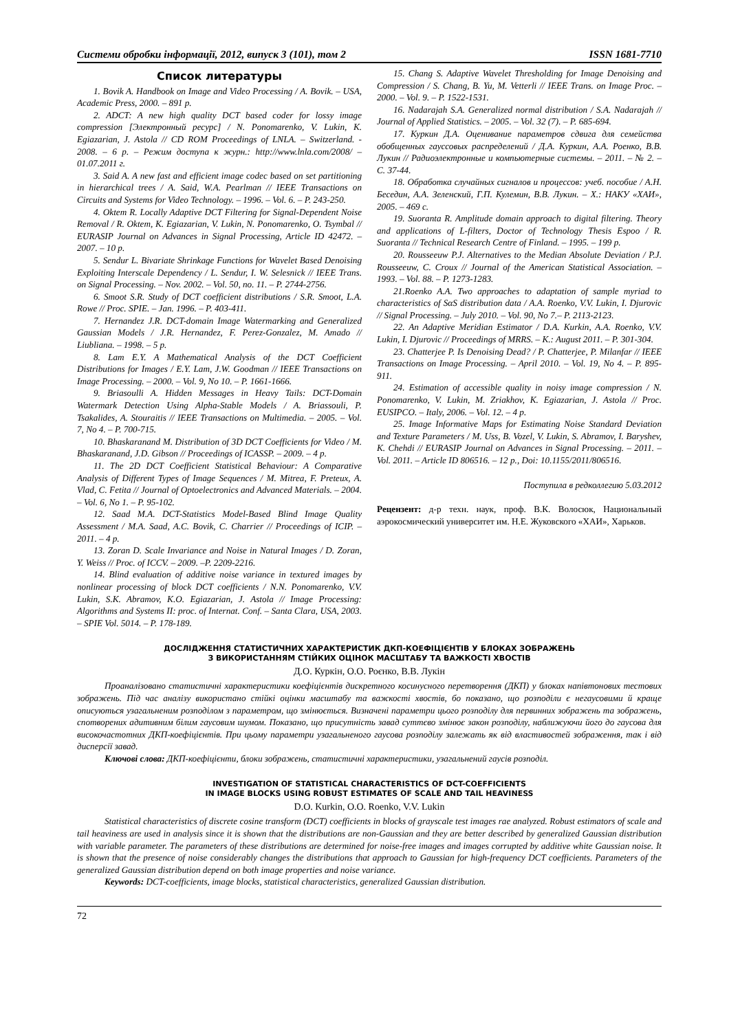Системи обробки інформації, 2012, випуск 3 (101), том 2 ISSN 1681-7710
Список литературы
1. Bovik A. Handbook on Image and Video Processing / A. Bovik. – USA, Academic Press, 2000. – 891 p.
2. ADCT: A new high quality DCT based coder for lossy image compression [Электронный ресурс] / N. Ponomarenko, V. Lukin, K. Egiazarian, J. Astola // CD ROM Proceedings of LNLA. – Switzerland. - 2008. – 6 p. – Режим доступа к журн.: http://www.lnla.com/2008/ – 01.07.2011 г.
3. Said A. A new fast and efficient image codec based on set partitioning in hierarchical trees / A. Said, W.A. Pearlman // IEEE Transactions on Circuits and Systems for Video Technology. – 1996. – Vol. 6. – P. 243-250.
4. Oktem R. Locally Adaptive DCT Filtering for Signal-Dependent Noise Removal / R. Oktem, K. Egiazarian, V. Lukin, N. Ponomarenko, O. Tsymbal // EURASIP Journal on Advances in Signal Processing, Article ID 42472. – 2007. – 10 p.
5. Sendur L. Bivariate Shrinkage Functions for Wavelet Based Denoising Exploiting Interscale Dependency / L. Sendur, I. W. Selesnick // IEEE Trans. on Signal Processing. – Nov. 2002. – Vol. 50, no. 11. – P. 2744-2756.
6. Smoot S.R. Study of DCT coefficient distributions / S.R. Smoot, L.A. Rowe // Proc. SPIE. – Jan. 1996. – P. 403-411.
7. Hernandez J.R. DCT-domain Image Watermarking and Generalized Gaussian Models / J.R. Hernandez, F. Perez-Gonzalez, M. Amado // Liubliana. – 1998. – 5 p.
8. Lam E.Y. A Mathematical Analysis of the DCT Coefficient Distributions for Images / E.Y. Lam, J.W. Goodman // IEEE Transactions on Image Processing. – 2000. – Vol. 9, No 10. – P. 1661-1666.
9. Briasoulli A. Hidden Messages in Heavy Tails: DCT-Domain Watermark Detection Using Alpha-Stable Models / A. Briassouli, P. Tsakalides, A. Stouraitis // IEEE Transactions on Multimedia. – 2005. – Vol. 7, No 4. – P. 700-715.
10. Bhaskaranand M. Distribution of 3D DCT Coefficients for Video / M. Bhaskaranand, J.D. Gibson // Proceedings of ICASSP. – 2009. – 4 p.
11. The 2D DCT Coefficient Statistical Behaviour: A Comparative Analysis of Different Types of Image Sequences / M. Mitrea, F. Preteux, A. Vlad, C. Fetita // Journal of Optoelectronics and Advanced Materials. – 2004. – Vol. 6, No 1. – P. 95-102.
12. Saad M.A. DCT-Statistics Model-Based Blind Image Quality Assessment / M.A. Saad, A.C. Bovik, C. Charrier // Proceedings of ICIP. – 2011. – 4 p.
13. Zoran D. Scale Invariance and Noise in Natural Images / D. Zoran, Y. Weiss // Proc. of ICCV. – 2009. –P. 2209-2216.
14. Blind evaluation of additive noise variance in textured images by nonlinear processing of block DCT coefficients / N.N. Ponomarenko, V.V. Lukin, S.K. Abramov, K.O. Egiazarian, J. Astola // Image Processing: Algorithms and Systems II: proc. of Internat. Conf. – Santa Clara, USA, 2003. – SPIE Vol. 5014. – P. 178-189.
15. Chang S. Adaptive Wavelet Thresholding for Image Denoising and Compression / S. Chang, B. Yu, M. Vetterli // IEEE Trans. on Image Proc. – 2000. – Vol. 9. – P. 1522-1531.
16. Nadarajah S.A. Generalized normal distribution / S.A. Nadarajah // Journal of Applied Statistics. – 2005. – Vol. 32 (7). – P. 685-694.
17. Куркин Д.А. Оценивание параметров сдвига для семейства обобщенных гауссовых распределений / Д.А. Куркин, А.А. Роенко, В.В. Лукин // Радиоэлектронные и компьютерные системы. – 2011. – № 2. – С. 37-44.
18. Обработка случайных сигналов и процессов: учеб. пособие / А.Н. Беседин, А.А. Зеленский, Г.П. Кулемин, В.В. Лукин. – Х.: НАКУ «ХАИ», 2005. – 469 с.
19. Suoranta R. Amplitude domain approach to digital filtering. Theory and applications of L-filters, Doctor of Technology Thesis Espoo / R. Suoranta // Technical Research Centre of Finland. – 1995. – 199 p.
20. Rousseeuw P.J. Alternatives to the Median Absolute Deviation / P.J. Rousseeuw, C. Croux // Journal of the American Statistical Association. – 1993. – Vol. 88. – P. 1273-1283.
21.Roenko A.A. Two approaches to adaptation of sample myriad to characteristics of SαS distribution data / A.A. Roenko, V.V. Lukin, I. Djurovic // Signal Processing. – July 2010. – Vol. 90, No 7.– P. 2113-2123.
22. An Adaptive Meridian Estimator / D.A. Kurkin, A.A. Roenko, V.V. Lukin, I. Djurovic // Proceedings of MRRS. – K.: August 2011. – P. 301-304.
23. Chatterjee P. Is Denoising Dead? / P. Chatterjee, P. Milanfar // IEEE Transactions on Image Processing. – April 2010. – Vol. 19, No 4. – P. 895-911.
24. Estimation of accessible quality in noisy image compression / N. Ponomarenko, V. Lukin, M. Zriakhov, K. Egiazarian, J. Astola // Proc. EUSIPCO. – Italy, 2006. – Vol. 12. – 4 p.
25. Image Informative Maps for Estimating Noise Standard Deviation and Texture Parameters / M. Uss, B. Vozel, V. Lukin, S. Abramov, I. Baryshev, K. Chehdi // EURASIP Journal on Advances in Signal Processing. – 2011. – Vol. 2011. – Article ID 806516. – 12 p., Doi: 10.1155/2011/806516.
Поступила в редколлегию 5.03.2012
Рецензент: д-р техн. наук, проф. В.К. Волосюк, Национальный аэрокосмический университет им. Н.Е. Жуковского «ХАИ», Харьков.
ДОСЛІДЖЕННЯ СТАТИСТИЧНИХ ХАРАКТЕРИСТИК ДКП-КОЕФІЦІЄНТІВ У БЛОКАХ ЗОБРАЖЕНЬ
З ВИКОРИСТАННЯМ СТІЙКИХ ОЦІНОК МАСШТАБУ ТА ВАЖКОСТІ ХВОСТІВ
Д.О. Куркін, О.О. Роєнко, В.В. Лукін
Проаналізовано статистичні характеристики коефіцієнтів дискретного косинусного перетворення (ДКП) у блоках напівтонових тестових зображень. Під час аналізу використано стійкі оцінки масштабу та важкості хвостів, бо показано, що розподіли є негаусовими й краще описуються узагальненим розподілом з параметром, що змінюється. Визначені параметри цього розподілу для первинних зображень та зображень, спотворених адитивним білим гаусовим шумом. Показано, що присутність завад суттєво змінює закон розподілу, наближуючи його до гаусова для високочастотних ДКП-коефіцієнтів. При цьому параметри узагальненого гаусова розподілу залежать як від властивостей зображення, так і від дисперсії завад.
Ключові слова: ДКП-коефіцієнти, блоки зображень, статистичні характеристики, узагальнений гаусів розподіл.
INVESTIGATION OF STATISTICAL CHARACTERISTICS OF DCT-COEFFICIENTS
IN IMAGE BLOCKS USING ROBUST ESTIMATES OF SCALE AND TAIL HEAVINESS
D.O. Kurkin, O.O. Roenko, V.V. Lukin
Statistical characteristics of discrete cosine transform (DCT) coefficients in blocks of grayscale test images rae analyzed. Robust estimators of scale and tail heaviness are used in analysis since it is shown that the distributions are non-Gaussian and they are better described by generalized Gaussian distribution with variable parameter. The parameters of these distributions are determined for noise-free images and images corrupted by additive white Gaussian noise. It is shown that the presence of noise considerably changes the distributions that approach to Gaussian for high-frequency DCT coefficients. Parameters of the generalized Gaussian distribution depend on both image properties and noise variance.
Keywords: DCT-coefficients, image blocks, statistical characteristics, generalized Gaussian distribution.
72